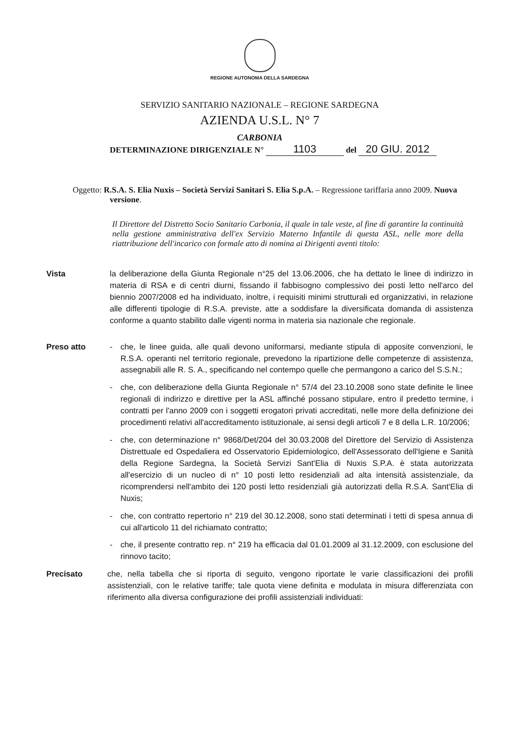REGIONE AUTONOMA DELLA SARDEGNA
SERVIZIO SANITARIO NAZIONALE – REGIONE SARDEGNA
AZIENDA U.S.L. N° 7
CARBONIA
DETERMINAZIONE DIRIGENZIALE N° 1103 del 20 GIU. 2012
Oggetto: R.S.A. S. Elia Nuxis – Società Servizi Sanitari S. Elia S.p.A. – Regressione tariffaria anno 2009. Nuova versione.
Il Direttore del Distretto Socio Sanitario Carbonia, il quale in tale veste, al fine di garantire la continuità nella gestione amministrativa dell'ex Servizio Materno Infantile di questa ASL, nelle more della riattribuzione dell'incarico con formale atto di nomina ai Dirigenti aventi titolo:
Vista la deliberazione della Giunta Regionale n°25 del 13.06.2006, che ha dettato le linee di indirizzo in materia di RSA e di centri diurni, fissando il fabbisogno complessivo dei posti letto nell'arco del biennio 2007/2008 ed ha individuato, inoltre, i requisiti minimi strutturali ed organizzativi, in relazione alle differenti tipologie di R.S.A. previste, atte a soddisfare la diversificata domanda di assistenza conforme a quanto stabilito dalle vigenti norma in materia sia nazionale che regionale.
Preso atto - che, le linee guida, alle quali devono uniformarsi, mediante stipula di apposite convenzioni, le R.S.A. operanti nel territorio regionale, prevedono la ripartizione delle competenze di assistenza, assegnabili alle R. S. A., specificando nel contempo quelle che permangono a carico del S.S.N.;
- che, con deliberazione della Giunta Regionale n° 57/4 del 23.10.2008 sono state definite le linee regionali di indirizzo e direttive per la ASL affinché possano stipulare, entro il predetto termine, i contratti per l'anno 2009 con i soggetti erogatori privati accreditati, nelle more della definizione dei procedimenti relativi all'accreditamento istituzionale, ai sensi degli articoli 7 e 8 della L.R. 10/2006;
- che, con determinazione n° 9868/Det/204 del 30.03.2008 del Direttore del Servizio di Assistenza Distrettuale ed Ospedaliera ed Osservatorio Epidemiologico, dell'Assessorato dell'Igiene e Sanità della Regione Sardegna, la Società Servizi Sant'Elia di Nuxis S.P.A. è stata autorizzata all'esercizio di un nucleo di n° 10 posti letto residenziali ad alta intensità assistenziale, da ricomprendersi nell'ambito dei 120 posti letto residenziali già autorizzati della R.S.A. Sant'Elia di Nuxis;
- che, con contratto repertorio n° 219 del 30.12.2008, sono stati determinati i tetti di spesa annua di cui all'articolo 11 del richiamato contratto;
- che, il presente contratto rep. n° 219 ha efficacia dal 01.01.2009 al 31.12.2009, con esclusione del rinnovo tacito;
Precisato che, nella tabella che si riporta di seguito, vengono riportate le varie classificazioni dei profili assistenziali, con le relative tariffe; tale quota viene definita e modulata in misura differenziata con riferimento alla diversa configurazione dei profili assistenziali individuati: